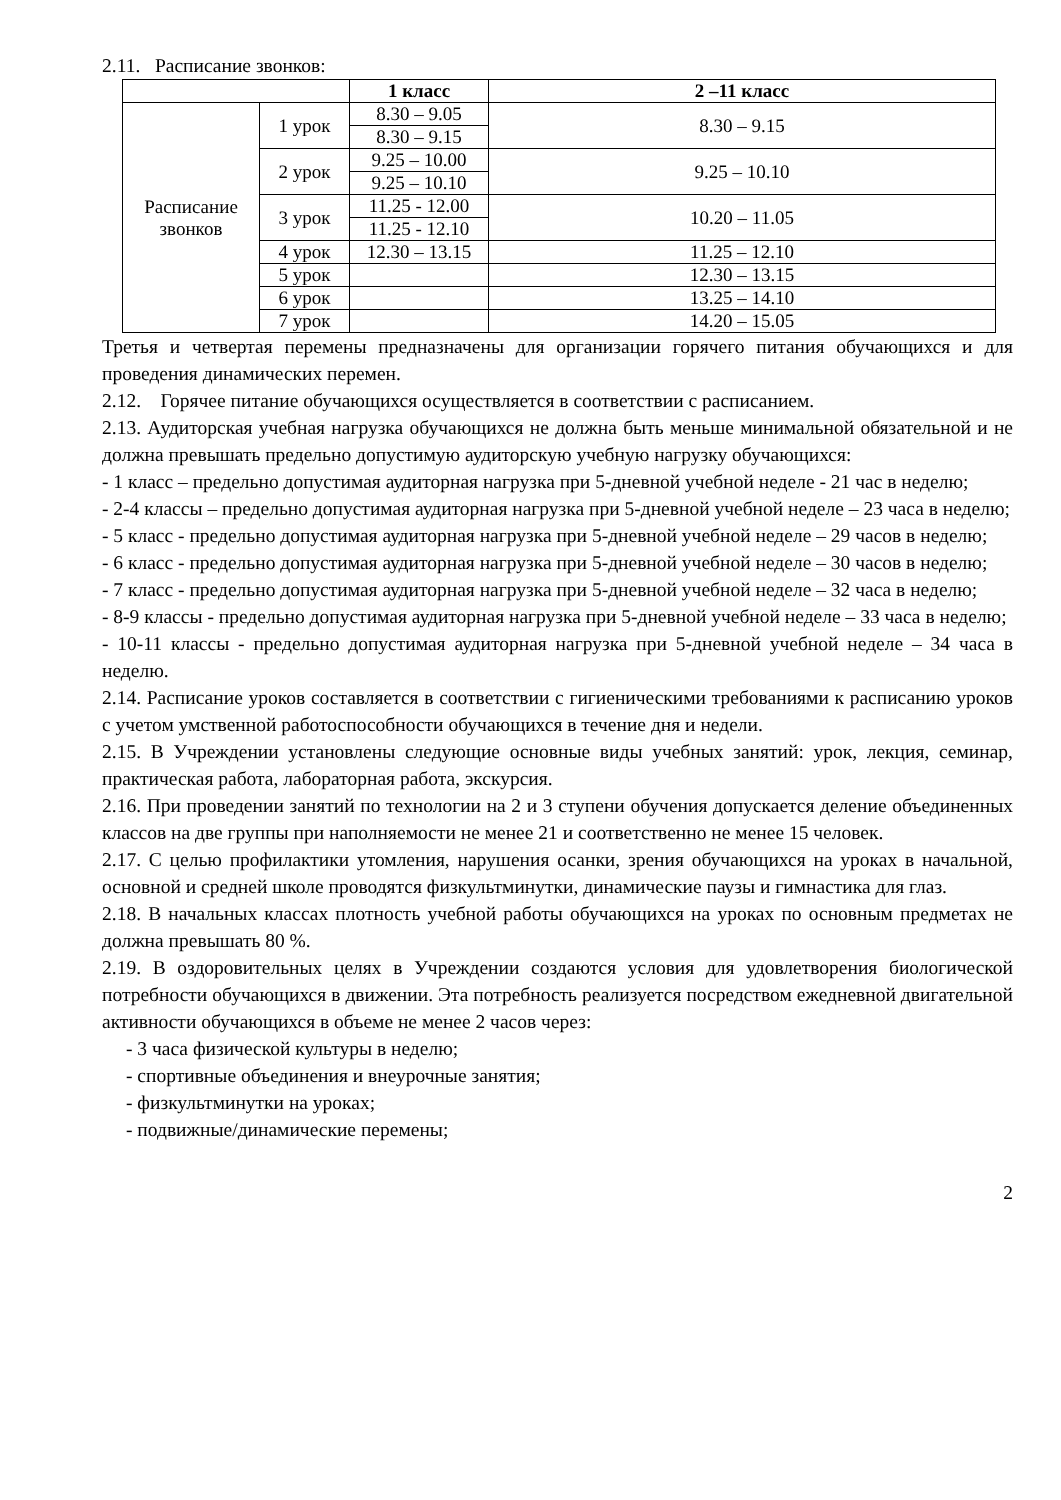2.11. Расписание звонков:
| | | 1 класс | 2 –11 класс |
| --- | --- | --- | --- |
| Расписание звонков | 1 урок | 8.30 – 9.05 | 8.30 – 9.15 |
| | | 8.30 – 9.15 | |
| | 2 урок | 9.25 – 10.00 | 9.25 – 10.10 |
| | | 9.25 – 10.10 | |
| | 3 урок | 11.25 - 12.00 | 10.20 – 11.05 |
| | | 11.25 - 12.10 | |
| | 4 урок | 12.30 – 13.15 | 11.25 – 12.10 |
| | 5 урок | | 12.30 – 13.15 |
| | 6 урок | | 13.25 – 14.10 |
| | 7 урок | | 14.20 – 15.05 |
Третья и четвертая перемены предназначены для организации горячего питания обучающихся и для проведения динамических перемен.
2.12. Горячее питание обучающихся осуществляется в соответствии с расписанием.
2.13. Аудиторская учебная нагрузка обучающихся не должна быть меньше минимальной обязательной и не должна превышать предельно допустимую аудиторскую учебную нагрузку обучающихся:
- 1 класс – предельно допустимая аудиторная нагрузка при 5-дневной учебной неделе - 21 час в неделю;
- 2-4 классы – предельно допустимая аудиторная нагрузка при 5-дневной учебной неделе – 23 часа в неделю;
- 5 класс - предельно допустимая аудиторная нагрузка при 5-дневной учебной неделе – 29 часов в неделю;
- 6 класс - предельно допустимая аудиторная нагрузка при 5-дневной учебной неделе – 30 часов в неделю;
- 7 класс - предельно допустимая аудиторная нагрузка при 5-дневной учебной неделе – 32 часа в неделю;
- 8-9 классы - предельно допустимая аудиторная нагрузка при 5-дневной учебной неделе – 33 часа в неделю;
- 10-11 классы - предельно допустимая аудиторная нагрузка при 5-дневной учебной неделе – 34 часа в неделю.
2.14. Расписание уроков составляется в соответствии с гигиеническими требованиями к расписанию уроков с учетом умственной работоспособности обучающихся в течение дня и недели.
2.15. В Учреждении установлены следующие основные виды учебных занятий: урок, лекция, семинар, практическая работа, лабораторная работа, экскурсия.
2.16. При проведении занятий по технологии на 2 и 3 ступени обучения допускается деление объединенных классов на две группы при наполняемости не менее 21 и соответственно не менее 15 человек.
2.17. С целью профилактики утомления, нарушения осанки, зрения обучающихся на уроках в начальной, основной и средней школе проводятся физкультминутки, динамические паузы и гимнастика для глаз.
2.18. В начальных классах плотность учебной работы обучающихся на уроках по основным предметах не должна превышать 80 %.
2.19. В оздоровительных целях в Учреждении создаются условия для удовлетворения биологической потребности обучающихся в движении. Эта потребность реализуется посредством ежедневной двигательной активности обучающихся в объеме не менее 2 часов через:
- 3 часа физической культуры в неделю;
- спортивные объединения и внеурочные занятия;
- физкультминутки на уроках;
- подвижные/динамические перемены;
2